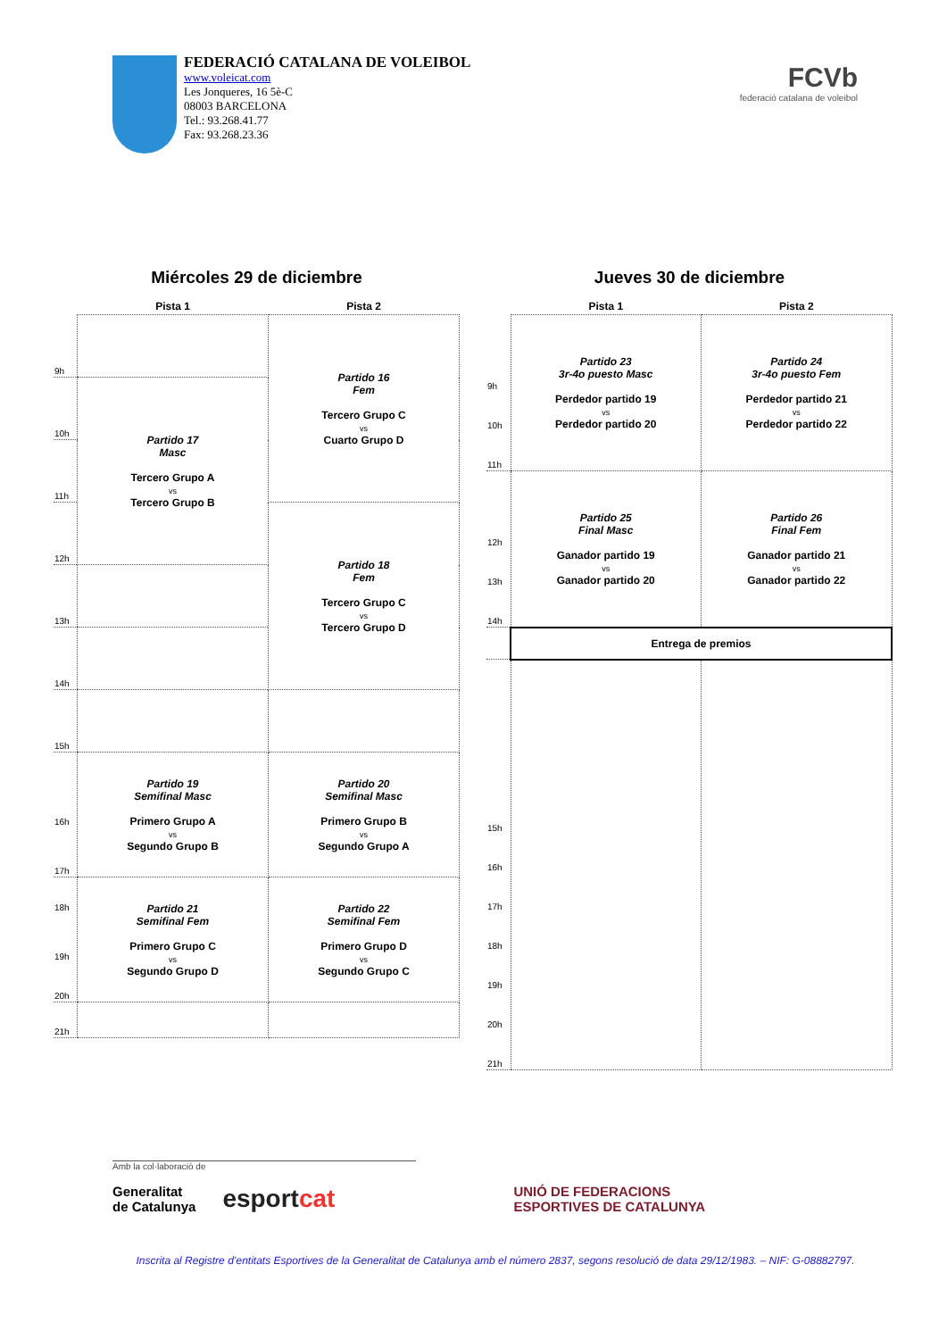FEDERACIÓ CATALANA DE VOLEIBOL
www.voleicat.com
Les Jonqueres, 16 5è-C
08003 BARCELONA
Tel.: 93.268.41.77
Fax: 93.268.23.36
FCVb
federació catalana de voleibol
Miércoles 29 de diciembre
| | Pista 1 | Pista 2 |
| --- | --- | --- |
| 9h | | Partido 16 Fem Tercero Grupo C vs Cuarto Grupo D |
| 10h | Partido 17 Masc Tercero Grupo A vs Tercero Grupo B | |
| 11h | | |
| 12h | | Partido 18 Fem Tercero Grupo C vs Tercero Grupo D |
| 13h | | |
| 14h | | |
| 15h | | |
| 16h 17h | Partido 19 Semifinal Masc Primero Grupo A vs Segundo Grupo B | Partido 20 Semifinal Masc Primero Grupo B vs Segundo Grupo A |
| 18h 19h 20h | Partido 21 Semifinal Fem Primero Grupo C vs Segundo Grupo D | Partido 22 Semifinal Fem Primero Grupo D vs Segundo Grupo C |
| 21h | | |
Jueves 30 de diciembre
| | Pista 1 | Pista 2 |
| --- | --- | --- |
| 9h 10h 11h | Partido 23 3r-4o puesto Masc Perdedor partido 19 vs Perdedor partido 20 | Partido 24 3r-4o puesto Fem Perdedor partido 21 vs Perdedor partido 22 |
| 12h 13h 14h | Partido 25 Final Masc Ganador partido 19 vs Ganador partido 20 | Partido 26 Final Fem Ganador partido 21 vs Ganador partido 22 |
| | Entrega de premios | |
| 15h 16h 17h 18h 19h 20h 21h | | |
Amb la col·laboració de
Generalitat
de Catalunya esportcat UNIÓ DE FEDERACIONS
ESPORTIVES DE CATALUNYA
Inscrita al Registre d’entitats Esportives de la Generalitat de Catalunya amb el número 2837, segons resolució de data 29/12/1983. – NIF: G-08882797.